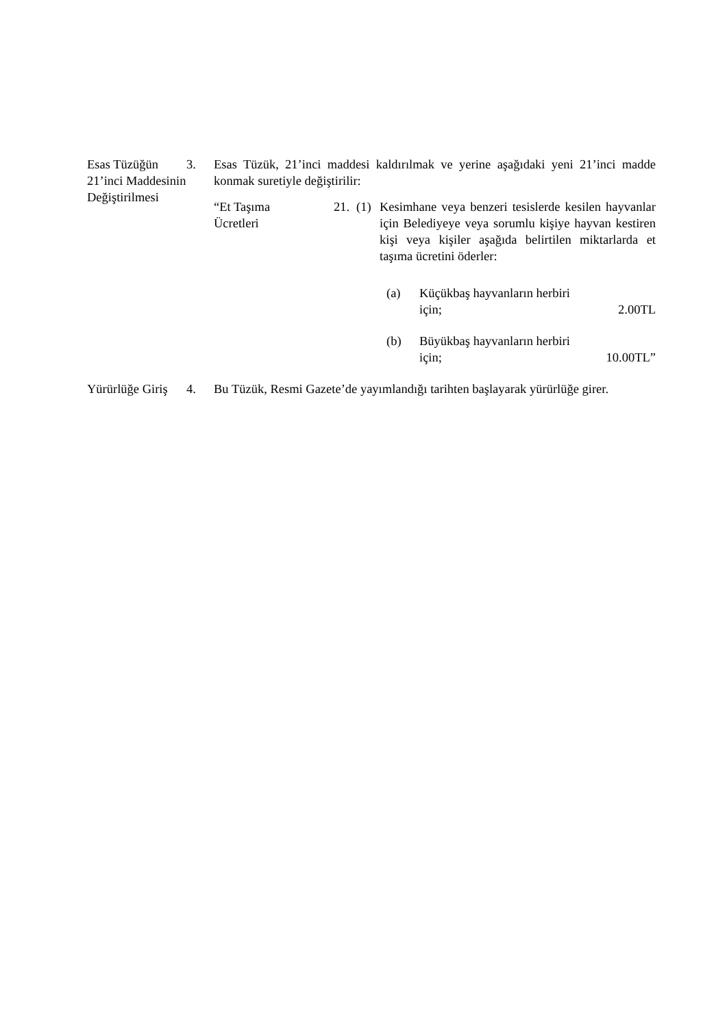Esas Tüzüğün 21’inci Maddesinin Değiştirilmesi
3. Esas Tüzük, 21’inci maddesi kaldırılmak ve yerine aşağıdaki yeni 21’inci madde konmak suretiyle değiştirilir:
“Et Taşıma Ücretleri
21. (1) Kesimhane veya benzeri tesislerde kesilen hayvanlar için Belediyeye veya sorumlu kişiye hayvan kestiren kişi veya kişiler aşağıda belirtilen miktarlarda et taşıma ücretini öderler:
(a) Küçükbaş hayvanların herbiri
için; 2.00TL
(b) Büyükbaş hayvanların herbiri
için; 10.00TL”
Yürürlüğe Giriş
4. Bu Tüzük, Resmi Gazete’de yayımlandığı tarihten başlayarak yürürlüğe girer.